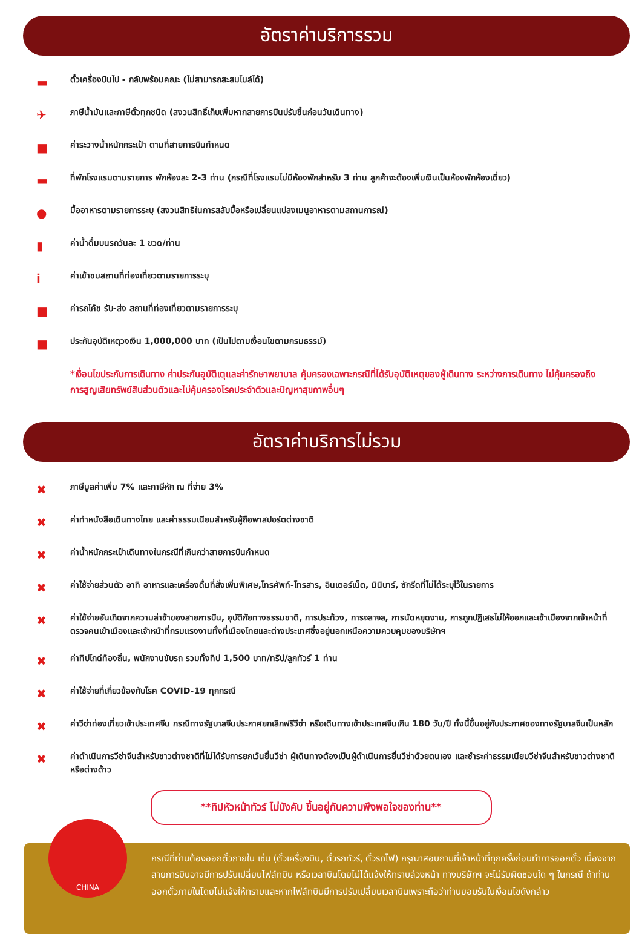อัตราค่าบริการรวม
▬ ตั๋วเครื่องบินไป - กลับพร้อมคณะ (ไม่สามารถสะสมไมล์ได้)
✈ ภาษีน้ำมันและภาษีตั๋วทุกชนิด (สงวนสิทธิ์เก็บเพิ่มหากสายการบินปรับขึ้นก่อนวันเดินทาง)
■ ค่าระวางน้ำหนักกระเป๋า ตามที่สายการบินกำหนด
▬ ที่พักโรงแรมตามรายการ พักห้องละ 2-3 ท่าน (กรณีที่โรงแรมไม่มีห้องพักสำหรับ 3 ท่าน ลูกค้าจะต้องเพิ่มเงินเป็นห้องพักห้องเดี่ยว)
● มื้ออาหารตามรายการระบุ (สงวนสิทธิในการสลับมื้อหรือเปลี่ยนแปลงเมนูอาหารตามสถานการณ์)
▮ ค่าน้ำดื่มบนรถวันละ 1 ขวด/ท่าน
iค่าเข้าชมสถานที่ท่องเที่ยวตามรายการระบุ
■ ค่ารถโค้ช รับ-ส่ง สถานที่ท่องเที่ยวตามรายการระบุ
■ ประกันอุบัติเหตุวงเงิน 1,000,000 บาท (เป็นไปตามเงื่อนไขตามกรมธรรม์)
*เงื่อนไขประกันการเดินทาง ค่าประกันอุบัติเตุและค่ารักษาพยาบาล คุ้มครองเฉพาะกรณีที่ได้รับอุบัติเหตุของผู้เดินทาง ระหว่างการเดินทาง ไม่คุ้มครองถึงการสูญเสียทรัพย์สินส่วนตัวและไม่คุ้มครองโรคประจำตัวและปัญหาสุขภาพอื่นๆ
อัตราค่าบริการไม่รวม
✖ ภาษีมูลค่าเพิ่ม 7% และภาษีหัก ณ ที่จ่าย 3%
✖ ค่าทำหนังสือเดินทางไทย และค่าธรรมเนียมสำหรับผู้ถือพาสปอร์ตต่างชาติ
✖ ค่าน้ำหนักกระเป๋าเดินทางในกรณีที่เกินกว่าสายการบินกำหนด
✖ ค่าใช้จ่ายส่วนตัว อาทิ อาหารและเครื่องดื่มที่สั่งเพิ่มพิเศษ,โทรศัพท์-โทรสาร, อินเตอร์เน็ต, มินิบาร์, ซักรีดที่ไม่ได้ระบุไว้ในรายการ
✖ ค่าใช้จ่ายอันเกิดจากความล่าช้าของสายการบิน, อุบัติภัยทางธรรมชาติ, การประท้วง, การจลาจล, การนัดหยุดงาน, การถูกปฏิเสธไม่ให้ออกและเข้าเมืองจากเจ้าหน้าที่ตรวจคนเข้าเมืองและเจ้าหน้าที่กรมแรงงานทั้งที่เมืองไทยและต่างประเทศซึ่งอยู่นอกเหนือความควบคุมของบริษัทฯ
✖ ค่าทิปไกด์ท้องถิ่น, พนักงานขับรถ รวมทั้งทิป 1,500 บาท/ทริป/ลูกทัวร์ 1 ท่าน
✖ ค่าใช้จ่ายที่เกี่ยวข้องกับโรค COVID-19 ทุกกรณี
✖ ค่าวีซ่าท่องเที่ยวเข้าประเทศจีน กรณีทางรัฐบาลจีนประกาศยกเลิกฟรีวีซ่า หรือเดินทางเข้าประเทศจีนเกิน 180 วัน/ปี ทั้งนี้ขึ้นอยู่กับประกาศของทางรัฐบาลจีนเป็นหลัก
✖ ค่าดำเนินการวีซ่าจีนสำหรับชาวต่างชาติที่ไม่ได้รับการยกเว้นยื่นวีซ่า ผู้เดินทางต้องเป็นผู้ดำเนินการยื่นวีซ่าด้วยตนเอง และชำระค่าธรรมเนียมวีซ่าจีนสำหรับชาวต่างชาติหรือต่างด้าว
**ทิปหัวหน้าทัวร์ ไม่บังคับ ขึ้นอยู่กับความพึงพอใจของท่าน**
CHINA
กรณีที่ท่านต้องออกตั๋วภายใน เช่น (ตั๋วเครื่องบิน, ตั๋วรถทัวร์, ตั๋วรถไฟ) กรุณาสอบถามที่เจ้าหน้าที่ทุกครั้งก่อนทำการออกตั๋ว เนื่องจากสายการบินอาจมีการปรับเปลี่ยนไฟล์ทบิน หรือเวลาบินโดยไม่ได้แจ้งให้ทราบล่วงหน้า ทางบริษัทฯ จะไม่รับผิดชอบใด ๆ ในกรณี ถ้าท่านออกตั๋วภายในโดยไม่แจ้งให้ทราบและหากไฟล์ทบินมีการปรับเปลี่ยนเวลาบินเพราะถือว่าท่านยอมรับในเงื่อนไขดังกล่าว